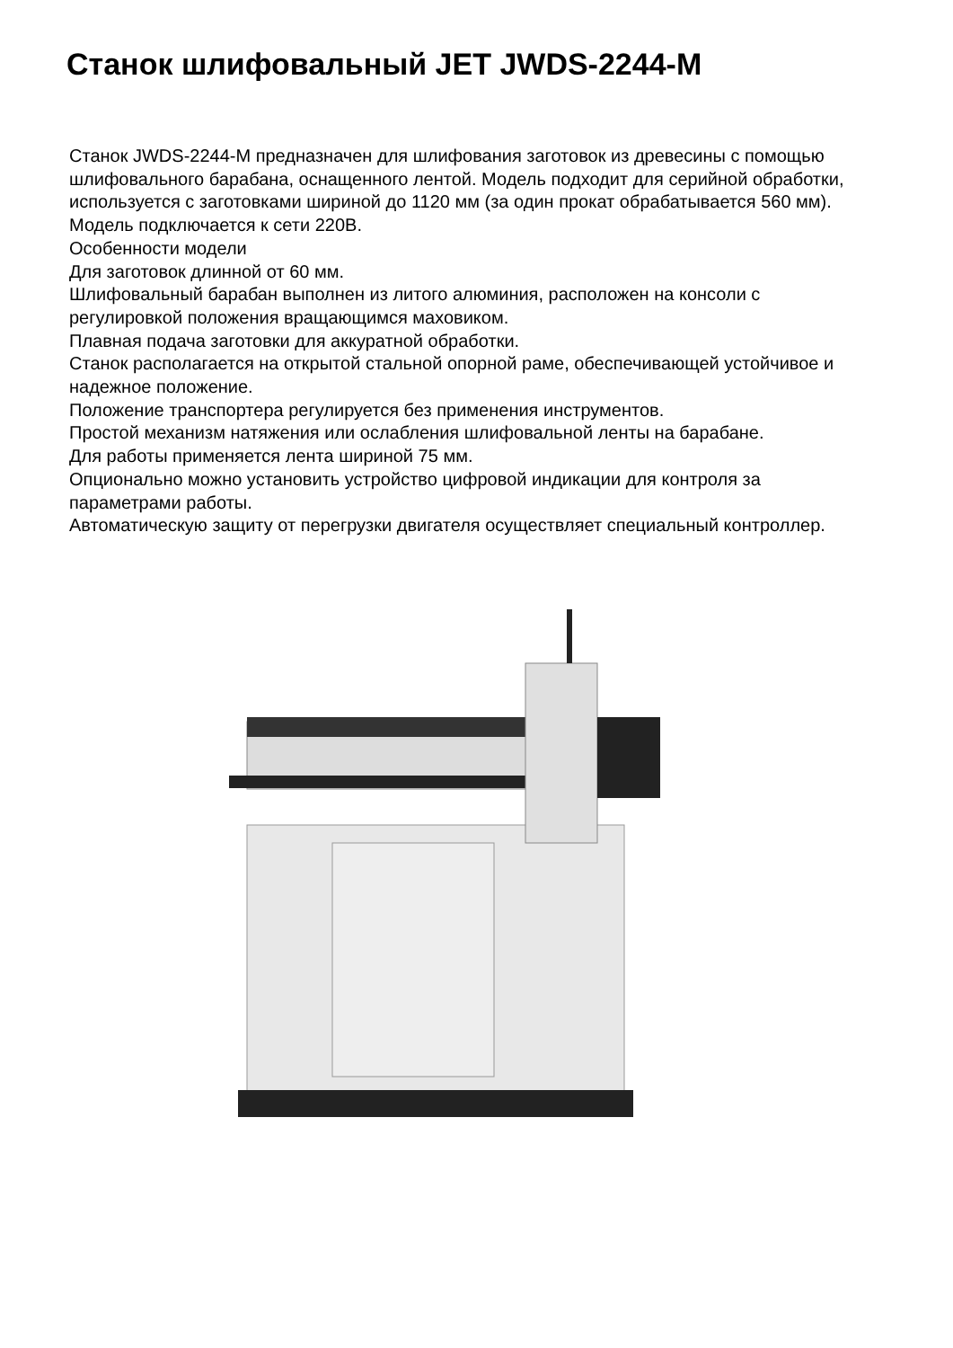Станок шлифовальный JET JWDS-2244-M
Станок JWDS-2244-M предназначен для шлифования заготовок из древесины с помощью шлифовального барабана, оснащенного лентой. Модель подходит для серийной обработки, используется с заготовками шириной до 1120 мм (за один прокат обрабатывается 560 мм). Модель подключается к сети 220В.
Особенности модели
Для заготовок длинной от 60 мм.
Шлифовальный барабан выполнен из литого алюминия, расположен на консоли с регулировкой положения вращающимся маховиком.
Плавная подача заготовки для аккуратной обработки.
Станок располагается на открытой стальной опорной раме, обеспечивающей устойчивое и надежное положение.
Положение транспортера регулируется без применения инструментов.
Простой механизм натяжения или ослабления шлифовальной ленты на барабане.
Для работы применяется лента шириной 75 мм.
Опционально можно установить устройство цифровой индикации для контроля за параметрами работы.
Автоматическую защиту от перегрузки двигателя осуществляет специальный контроллер.